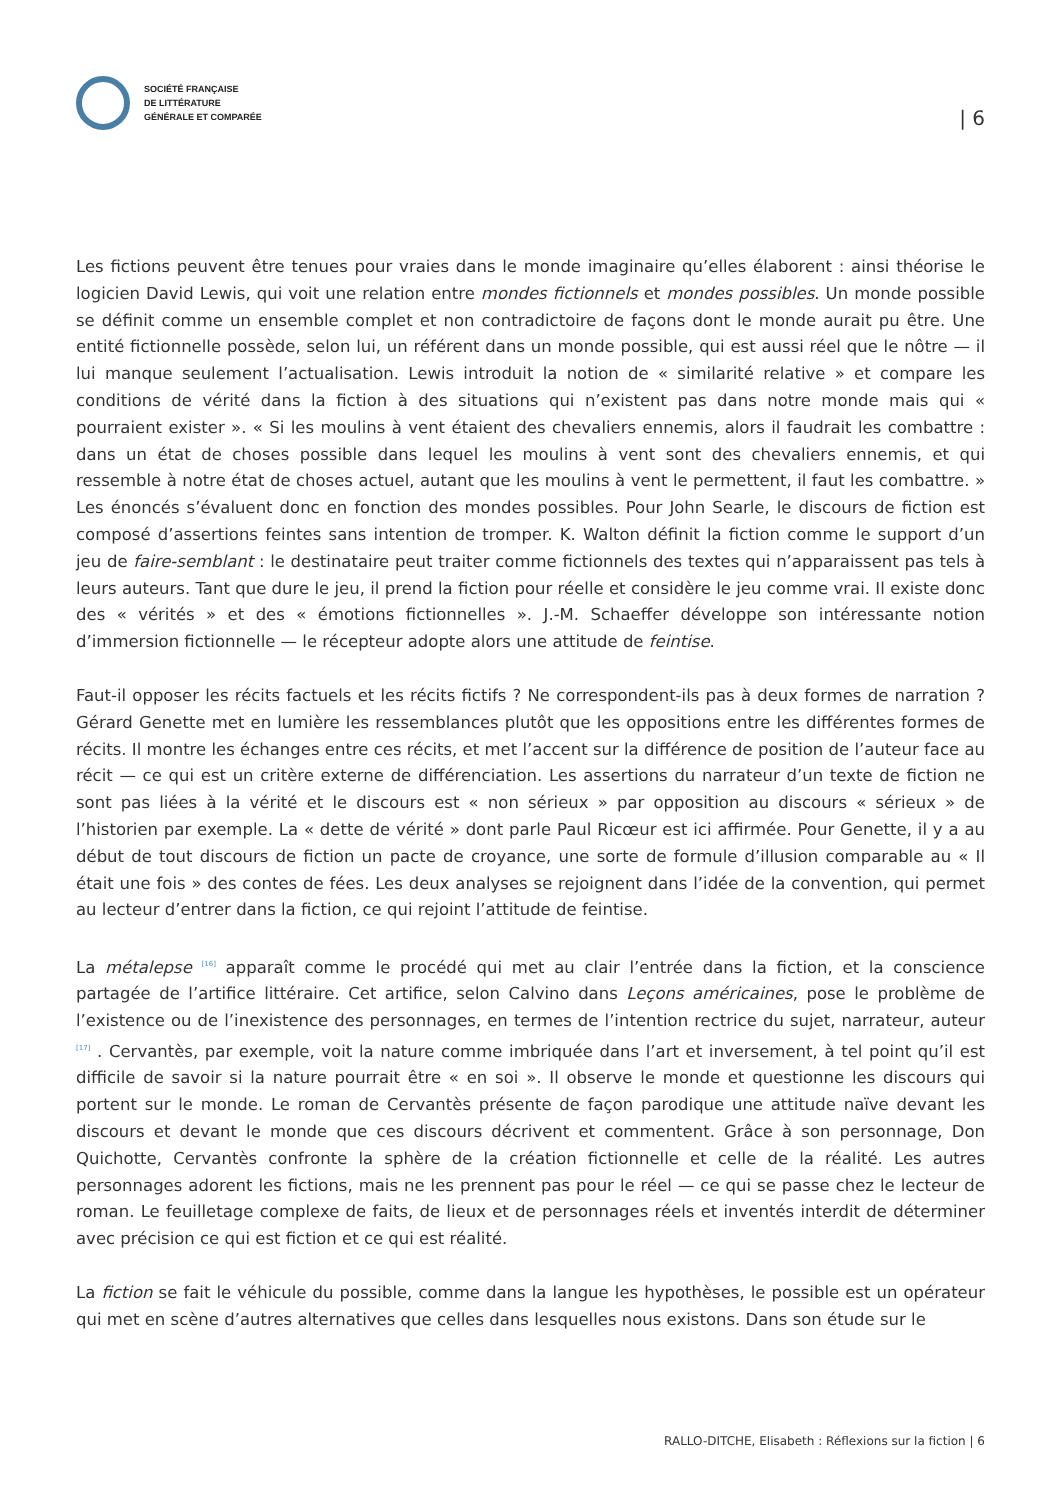SOCIÉTÉ FRANÇAISE
DE LITTÉRATURE
GÉNÉRALE ET COMPARÉE
| 6
Les fictions peuvent être tenues pour vraies dans le monde imaginaire qu’elles élaborent : ainsi théorise le logicien David Lewis, qui voit une relation entre mondes fictionnels et mondes possibles. Un monde possible se définit comme un ensemble complet et non contradictoire de façons dont le monde aurait pu être. Une entité fictionnelle possède, selon lui, un référent dans un monde possible, qui est aussi réel que le nôtre — il lui manque seulement l’actualisation. Lewis introduit la notion de « similarité relative » et compare les conditions de vérité dans la fiction à des situations qui n’existent pas dans notre monde mais qui « pourraient exister ». « Si les moulins à vent étaient des chevaliers ennemis, alors il faudrait les combattre : dans un état de choses possible dans lequel les moulins à vent sont des chevaliers ennemis, et qui ressemble à notre état de choses actuel, autant que les moulins à vent le permettent, il faut les combattre. » Les énoncés s’évaluent donc en fonction des mondes possibles. Pour John Searle, le discours de fiction est composé d’assertions feintes sans intention de tromper. K. Walton définit la fiction comme le support d’un jeu de faire-semblant : le destinataire peut traiter comme fictionnels des textes qui n’apparaissent pas tels à leurs auteurs. Tant que dure le jeu, il prend la fiction pour réelle et considère le jeu comme vrai. Il existe donc des « vérités » et des « émotions fictionnelles ». J.-M. Schaeffer développe son intéressante notion d’immersion fictionnelle — le récepteur adopte alors une attitude de feintise.
Faut-il opposer les récits factuels et les récits fictifs ? Ne correspondent-ils pas à deux formes de narration ? Gérard Genette met en lumière les ressemblances plutôt que les oppositions entre les différentes formes de récits. Il montre les échanges entre ces récits, et met l’accent sur la différence de position de l’auteur face au récit — ce qui est un critère externe de différenciation. Les assertions du narrateur d’un texte de fiction ne sont pas liées à la vérité et le discours est « non sérieux » par opposition au discours « sérieux » de l’historien par exemple. La « dette de vérité » dont parle Paul Ricœur est ici affirmée. Pour Genette, il y a au début de tout discours de fiction un pacte de croyance, une sorte de formule d’illusion comparable au « Il était une fois » des contes de fées. Les deux analyses se rejoignent dans l’idée de la convention, qui permet au lecteur d’entrer dans la fiction, ce qui rejoint l’attitude de feintise.
La métalepse <sup>[16]</sup> apparaît comme le procédé qui met au clair l’entrée dans la fiction, et la conscience partagée de l’artifice littéraire. Cet artifice, selon Calvino dans Leçons américaines, pose le problème de l’existence ou de l’inexistence des personnages, en termes de l’intention rectrice du sujet, narrateur, auteur <sup>[17]</sup> . Cervantès, par exemple, voit la nature comme imbriquée dans l’art et inversement, à tel point qu’il est difficile de savoir si la nature pourrait être « en soi ». Il observe le monde et questionne les discours qui portent sur le monde. Le roman de Cervantès présente de façon parodique une attitude naïve devant les discours et devant le monde que ces discours décrivent et commentent. Grâce à son personnage, Don Quichotte, Cervantès confronte la sphère de la création fictionnelle et celle de la réalité. Les autres personnages adorent les fictions, mais ne les prennent pas pour le réel — ce qui se passe chez le lecteur de roman. Le feuilletage complexe de faits, de lieux et de personnages réels et inventés interdit de déterminer avec précision ce qui est fiction et ce qui est réalité.
La fiction se fait le véhicule du possible, comme dans la langue les hypothèses, le possible est un opérateur qui met en scène d’autres alternatives que celles dans lesquelles nous existons. Dans son étude sur le
RALLO-DITCHE, Elisabeth : Réflexions sur la fiction | 6